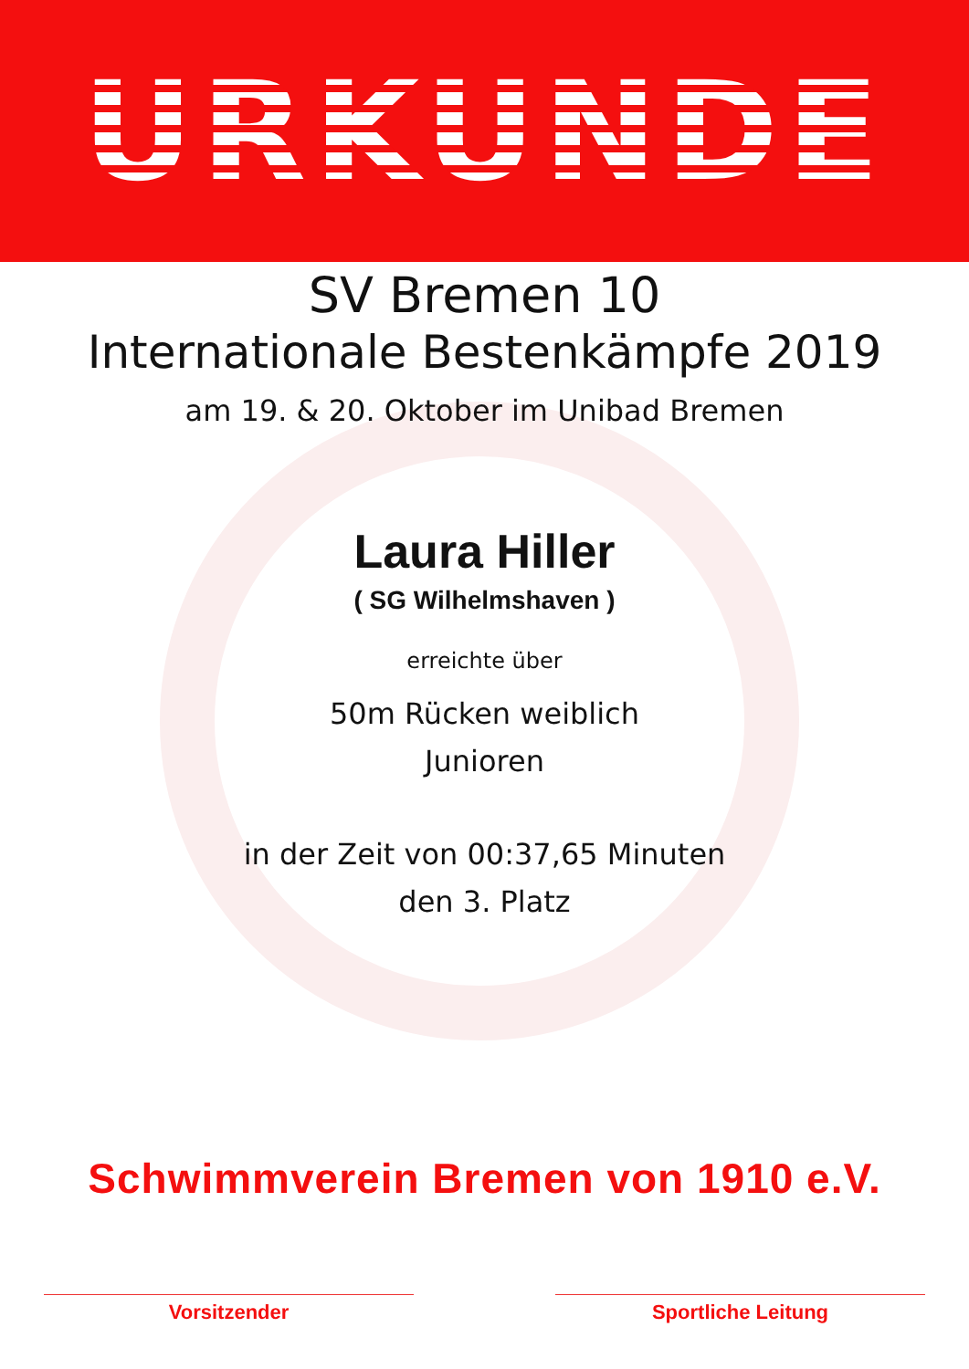URKUNDE
SV Bremen 10
Internationale Bestenkämpfe 2019
am 19. & 20. Oktober im Unibad Bremen
Laura Hiller
( SG Wilhelmshaven )
erreichte über
50m Rücken weiblich
Junioren
in der Zeit von 00:37,65 Minuten
den 3. Platz
Schwimmverein Bremen von 1910 e.V.
Vorsitzender Sportliche Leitung